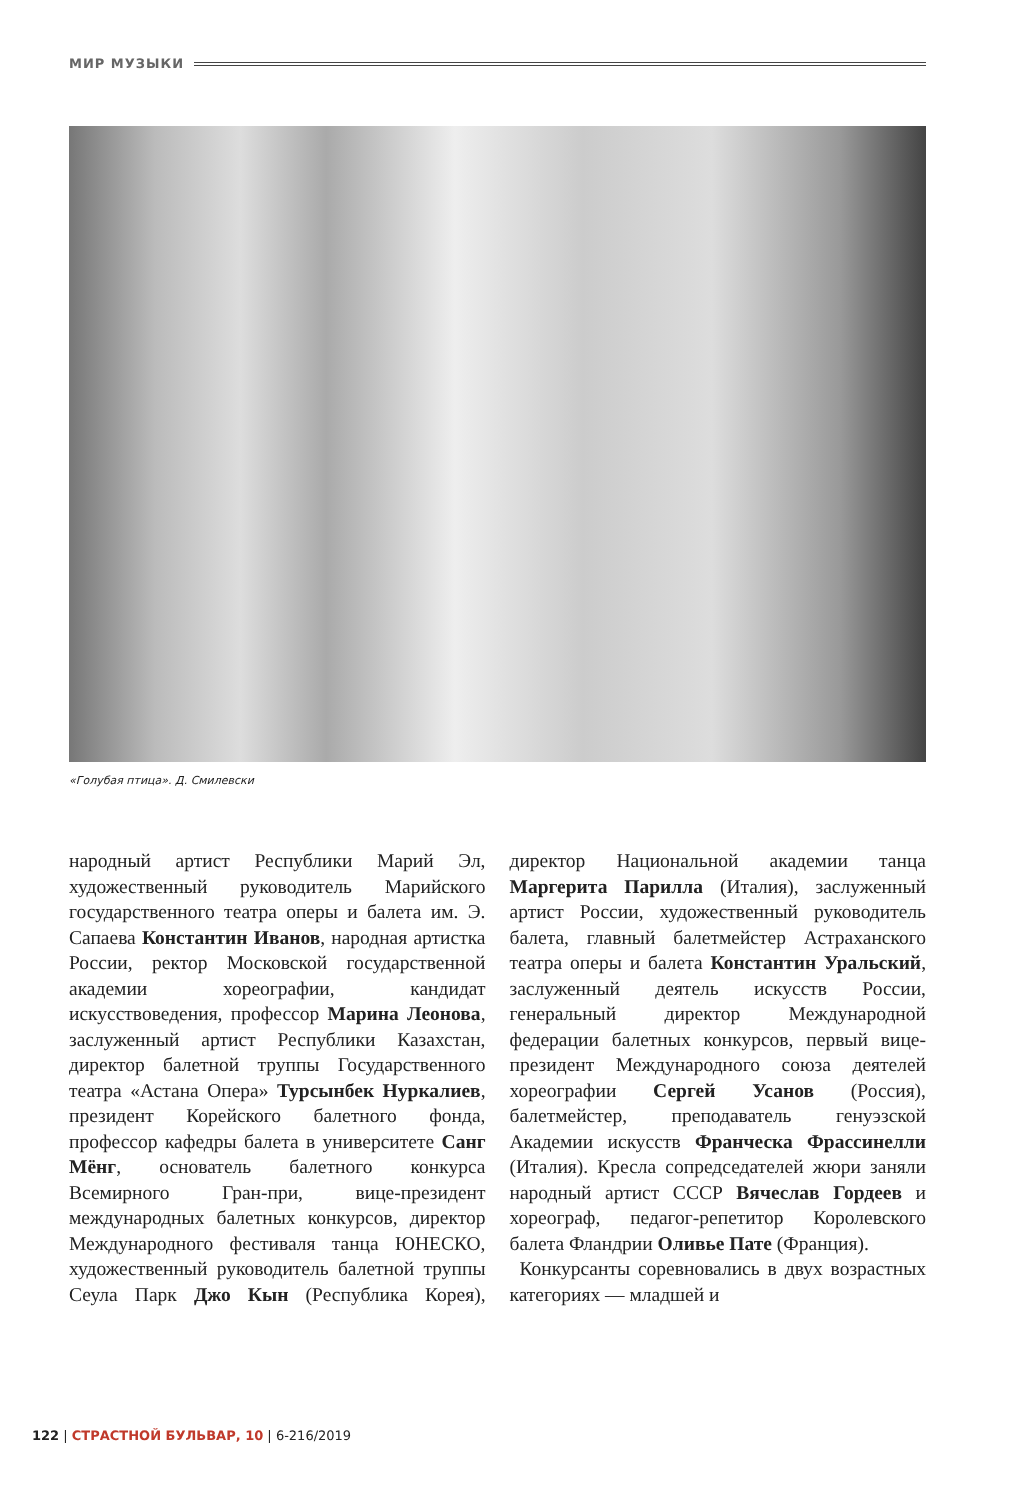МИР МУЗЫКИ
«Голубая птица». Д. Смилевски
народный артист Республики Марий Эл, художественный руководитель Марийского государственного театра оперы и балета им. Э. Сапаева Константин Иванов, народная артистка России, ректор Московской государственной академии хореографии, кандидат искусствоведения, профессор Марина Леонова, заслуженный артист Республики Казахстан, директор балетной труппы Государственного театра «Астана Опера» Турсынбек Нуркалиев, президент Корейского балетного фонда, профессор кафедры балета в университете Санг Мёнг, основатель балетного конкурса Всемирного Гран-при, вице-президент международных балетных конкурсов, директор Международного фестиваля танца ЮНЕСКО, художественный руководитель балетной труппы Сеула Парк Джо Кын (Республика Корея), директор Национальной академии танца Маргерита Парилла (Италия), заслуженный артист России, художественный руководитель балета, главный балетмейстер Астраханского театра оперы и балета Константин Уральский, заслуженный деятель искусств России, генеральный директор Международной федерации балетных конкурсов, первый вице-президент Международного союза деятелей хореографии Сергей Усанов (Россия), балетмейстер, преподаватель генуэзской Академии искусств Франческа Фрассинелли (Италия). Кресла сопредседателей жюри заняли народный артист СССР Вячеслав Гордеев и хореограф, педагог-репетитор Королевского балета Фландрии Оливье Пате (Франция).
Конкурсанты соревновались в двух возрастных категориях — младшей и
122 | СТРАСТНОЙ БУЛЬВАР, 10 | 6-216/2019